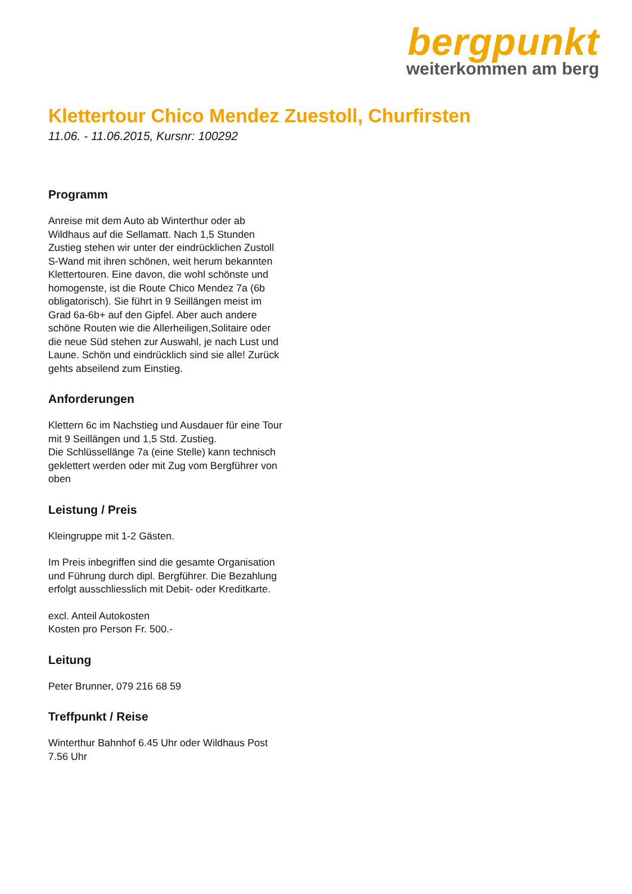bergpunkt
weiterkommen am berg
Klettertour Chico Mendez Zuestoll, Churfirsten
11.06. - 11.06.2015, Kursnr: 100292
Programm
Anreise mit dem Auto ab Winterthur oder ab Wildhaus auf die Sellamatt. Nach 1,5 Stunden Zustieg stehen wir unter der eindrücklichen Zustoll S-Wand mit ihren schönen, weit herum bekannten Klettertouren. Eine davon, die wohl schönste und homogenste, ist die Route Chico Mendez 7a (6b obligatorisch). Sie führt in 9 Seillängen meist im Grad 6a-6b+ auf den Gipfel. Aber auch andere schöne Routen wie die Allerheiligen,Solitaire oder die neue Süd stehen zur Auswahl, je nach Lust und Laune. Schön und eindrücklich sind sie alle! Zurück gehts abseilend zum Einstieg.
Anforderungen
Klettern 6c im Nachstieg und Ausdauer für eine Tour mit 9 Seillängen und 1,5 Std. Zustieg.
Die Schlüssellänge 7a (eine Stelle) kann technisch geklettert werden oder mit Zug vom Bergführer von oben
Leistung / Preis
Kleingruppe mit 1-2 Gästen.
Im Preis inbegriffen sind die gesamte Organisation und Führung durch dipl. Bergführer. Die Bezahlung erfolgt ausschliesslich mit Debit- oder Kreditkarte.
excl. Anteil Autokosten
Kosten pro Person Fr. 500.-
Leitung
Peter Brunner, 079 216 68 59
Treffpunkt / Reise
Winterthur Bahnhof 6.45 Uhr oder Wildhaus Post 7.56 Uhr